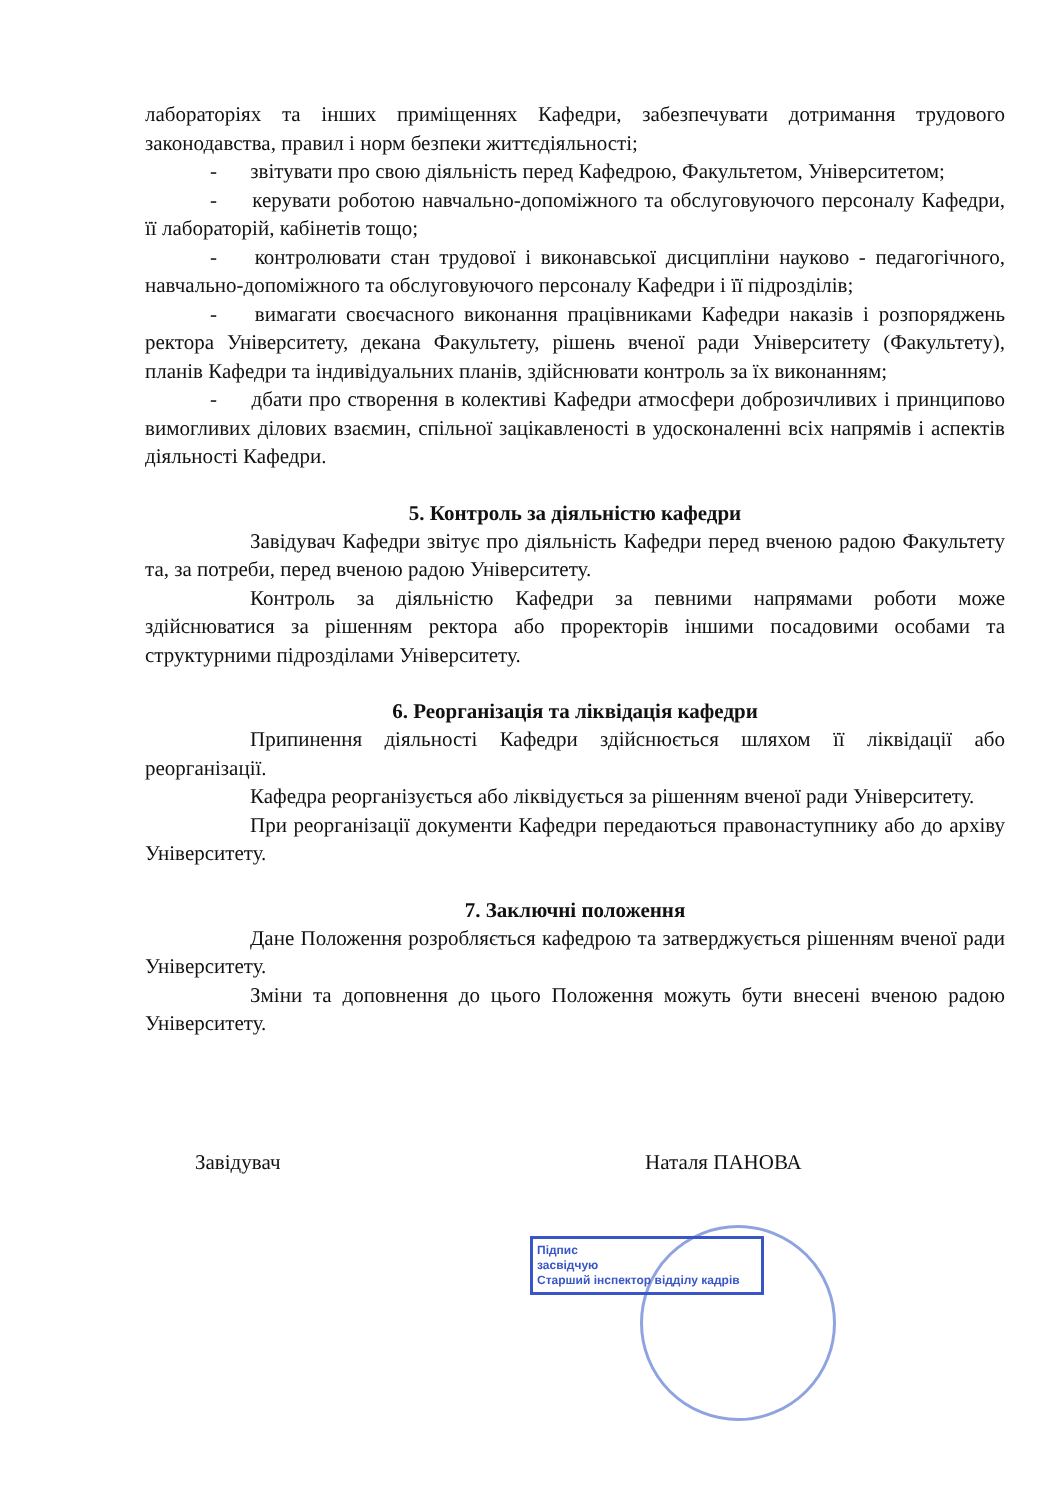лабораторіях та інших приміщеннях Кафедри, забезпечувати дотримання трудового законодавства, правил і норм безпеки життєдіяльності;
- звітувати про свою діяльність перед Кафедрою, Факультетом, Університетом;
- керувати роботою навчально-допоміжного та обслуговуючого персоналу Кафедри, її лабораторій, кабінетів тощо;
- контролювати стан трудової і виконавської дисципліни науково - педагогічного, навчально-допоміжного та обслуговуючого персоналу Кафедри і її підрозділів;
- вимагати своєчасного виконання працівниками Кафедри наказів і розпоряджень ректора Університету, декана Факультету, рішень вченої ради Університету (Факультету), планів Кафедри та індивідуальних планів, здійснювати контроль за їх виконанням;
- дбати про створення в колективі Кафедри атмосфери доброзичливих і принципово вимогливих ділових взаємин, спільної зацікавленості в удосконаленні всіх напрямів і аспектів діяльності Кафедри.
5. Контроль за діяльністю кафедри
Завідувач Кафедри звітує про діяльність Кафедри перед вченою радою Факультету та, за потреби, перед вченою радою Університету.
Контроль за діяльністю Кафедри за певними напрямами роботи може здійснюватися за рішенням ректора або проректорів іншими посадовими особами та структурними підрозділами Університету.
6. Реорганізація та ліквідація кафедри
Припинення діяльності Кафедри здійснюється шляхом її ліквідації або реорганізації.
Кафедра реорганізується або ліквідується за рішенням вченої ради Університету.
При реорганізації документи Кафедри передаються правонаступнику або до архіву Університету.
7. Заключні положення
Дане Положення розробляється кафедрою та затверджується рішенням вченої ради Університету.
Зміни та доповнення до цього Положення можуть бути внесені вченою радою Університету.
Завідувач Наталя ПАНОВА
Підпис
засвідчую
Старший інспектор відділу кадрів